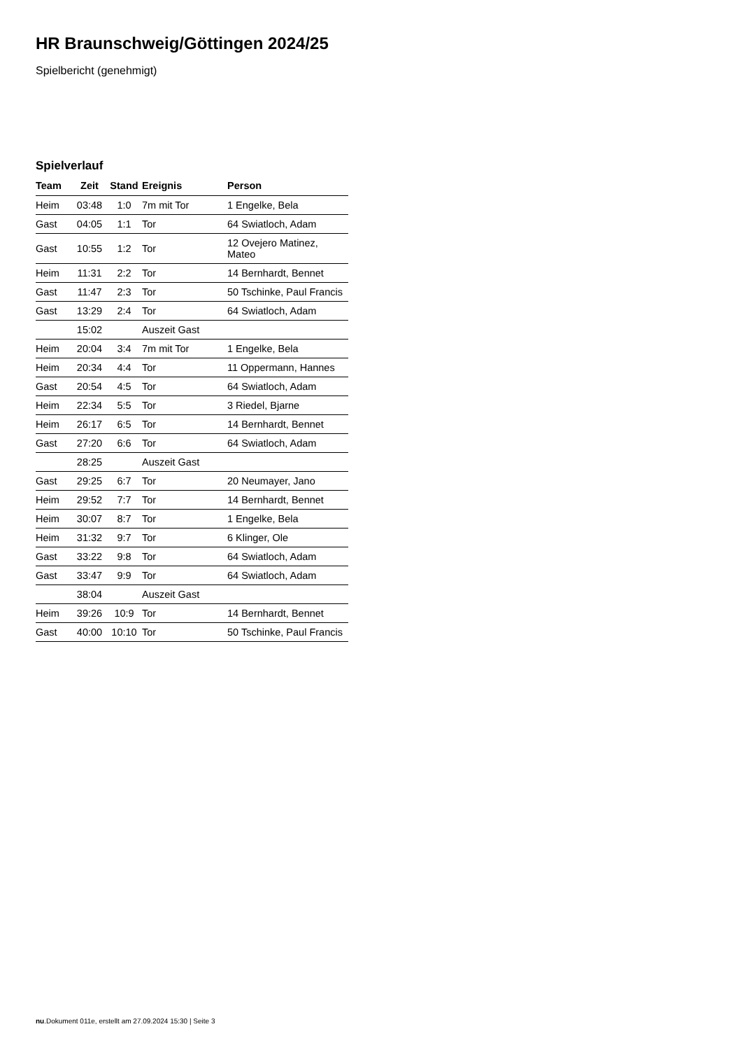HR Braunschweig/Göttingen 2024/25
Spielbericht (genehmigt)
Spielverlauf
| Team | Zeit | Stand | Ereignis | Person |
| --- | --- | --- | --- | --- |
| Heim | 03:48 | 1:0 | 7m mit Tor | 1 Engelke, Bela |
| Gast | 04:05 | 1:1 | Tor | 64 Swiatloch, Adam |
| Gast | 10:55 | 1:2 | Tor | 12 Ovejero Matinez, Mateo |
| Heim | 11:31 | 2:2 | Tor | 14 Bernhardt, Bennet |
| Gast | 11:47 | 2:3 | Tor | 50 Tschinke, Paul Francis |
| Gast | 13:29 | 2:4 | Tor | 64 Swiatloch, Adam |
| | 15:02 | | Auszeit Gast | |
| Heim | 20:04 | 3:4 | 7m mit Tor | 1 Engelke, Bela |
| Heim | 20:34 | 4:4 | Tor | 11 Oppermann, Hannes |
| Gast | 20:54 | 4:5 | Tor | 64 Swiatloch, Adam |
| Heim | 22:34 | 5:5 | Tor | 3 Riedel, Bjarne |
| Heim | 26:17 | 6:5 | Tor | 14 Bernhardt, Bennet |
| Gast | 27:20 | 6:6 | Tor | 64 Swiatloch, Adam |
| | 28:25 | | Auszeit Gast | |
| Gast | 29:25 | 6:7 | Tor | 20 Neumayer, Jano |
| Heim | 29:52 | 7:7 | Tor | 14 Bernhardt, Bennet |
| Heim | 30:07 | 8:7 | Tor | 1 Engelke, Bela |
| Heim | 31:32 | 9:7 | Tor | 6 Klinger, Ole |
| Gast | 33:22 | 9:8 | Tor | 64 Swiatloch, Adam |
| Gast | 33:47 | 9:9 | Tor | 64 Swiatloch, Adam |
| | 38:04 | | Auszeit Gast | |
| Heim | 39:26 | 10:9 | Tor | 14 Bernhardt, Bennet |
| Gast | 40:00 | 10:10 | Tor | 50 Tschinke, Paul Francis |
nu.Dokument 011e, erstellt am 27.09.2024 15:30 | Seite 3